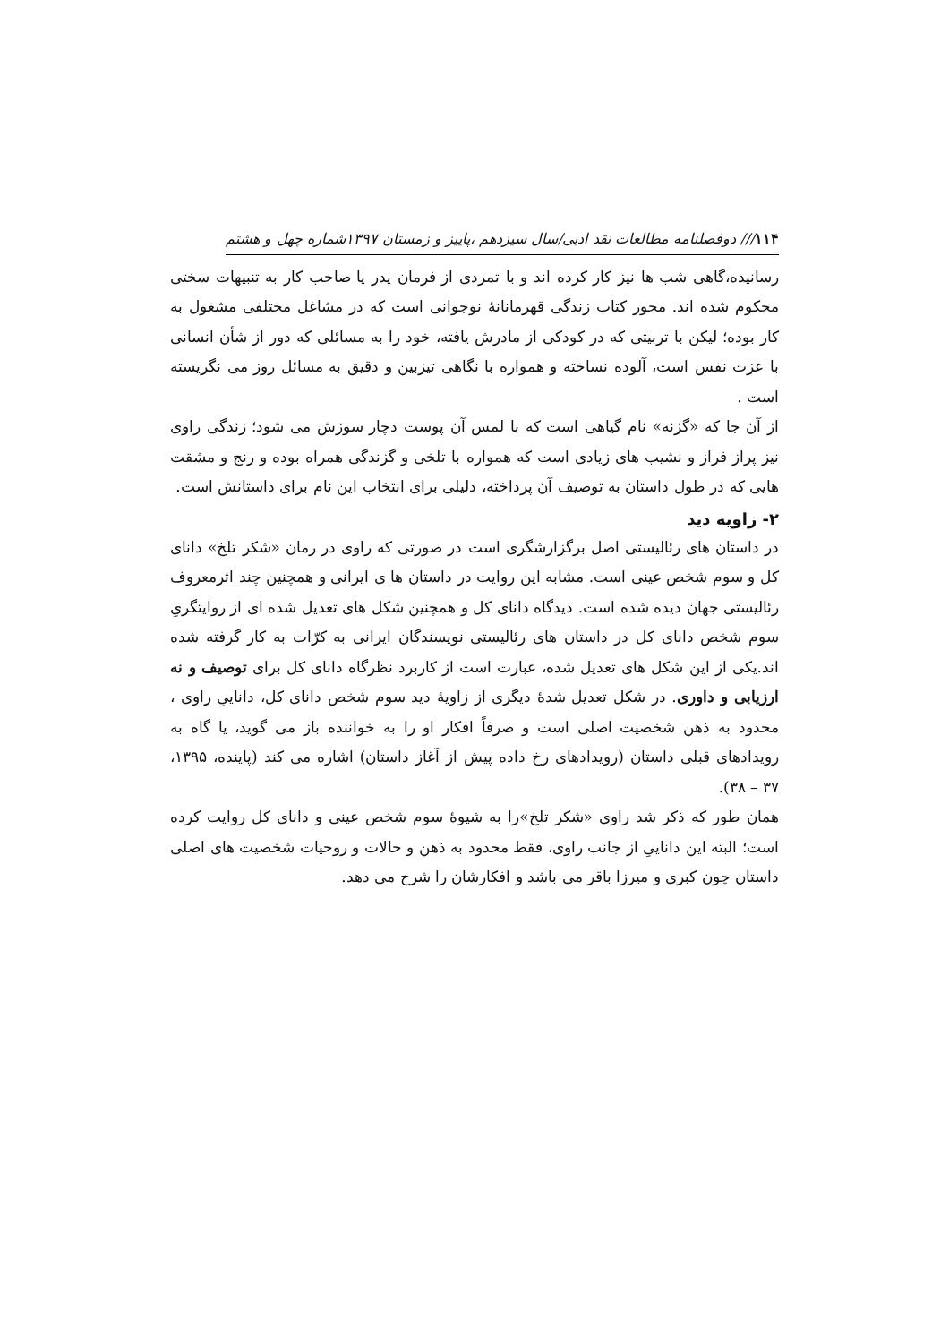۱۱۴/// دوفصلنامه مطالعات نقد ادبی/سال سیزدهم ،پاییز و زمستان ۱۳۹۷شماره چهل و هشتم
رسانیده،گاهی شب ها نیز کار کرده اند و با تمردی از فرمان پدر یا صاحب کار به تنبیهات سختی محکوم شده اند. محور کتاب زندگی قهرمانانهٔ نوجوانی است که در مشاغل مختلفی مشغول به کار بوده؛ لیکن با تربیتی که در کودکی از مادرش یافته، خود را به مسائلی که دور از شأن انسانی با عزت نفس است، آلوده نساخته و همواره با نگاهی تیزبین و دقیق به مسائل روز می نگریسته است .
از آن جا که «گزنه» نام گیاهی است که با لمس آن پوست دچار سوزش می شود؛ زندگی راوی نیز پراز فراز و نشیب های زیادی است که همواره با تلخی و گزندگی همراه بوده و رنج و مشقت هایی که در طول داستان به توصیف آن پرداخته، دلیلی برای انتخاب این نام برای داستانش است.
۲- زاویه دید
در داستان های رئالیستی اصل برگزارشگری است در صورتی که راوی در رمان «شکر تلخ» دانای کل و سوم شخص عینی است. مشابه این روایت در داستان ها ی ایرانی و همچنین چند اثرمعروف رئالیستی جهان دیده شده است. دیدگاه دانای کل و همچنین شکل های تعدیل شده ای از روایتگریِ سوم شخص دانای کل در داستان های رئالیستی نویسندگان ایرانی به کرّات به کار گرفته شده اند.یکی از این شکل های تعدیل شده، عبارت است از کاربرد نظرگاه دانای کل برای توصیف و نه ارزیابی و داوری. در شکل تعدیل شدهٔ دیگری از زاویهٔ دید سوم شخص دانای کل، داناییِ راوی ، محدود به ذهن شخصیت اصلی است و صرفاً افکار او را به خواننده باز می گوید، یا گاه به رویدادهای قبلی داستان (رویدادهای رخ داده پیش از آغاز داستان) اشاره می کند (پاینده، ۱۳۹۵، ۳۷ – ۳۸).
همان طور که ذکر شد راوی «شکر تلخ»را به شیوهٔ سوم شخص عینی و دانای کل روایت کرده است؛ البته این داناییِ از جانب راوی، فقط محدود به ذهن و حالات و روحیات شخصیت های اصلی داستان چون کبری و میرزا باقر می باشد و افکارشان را شرح می دهد.